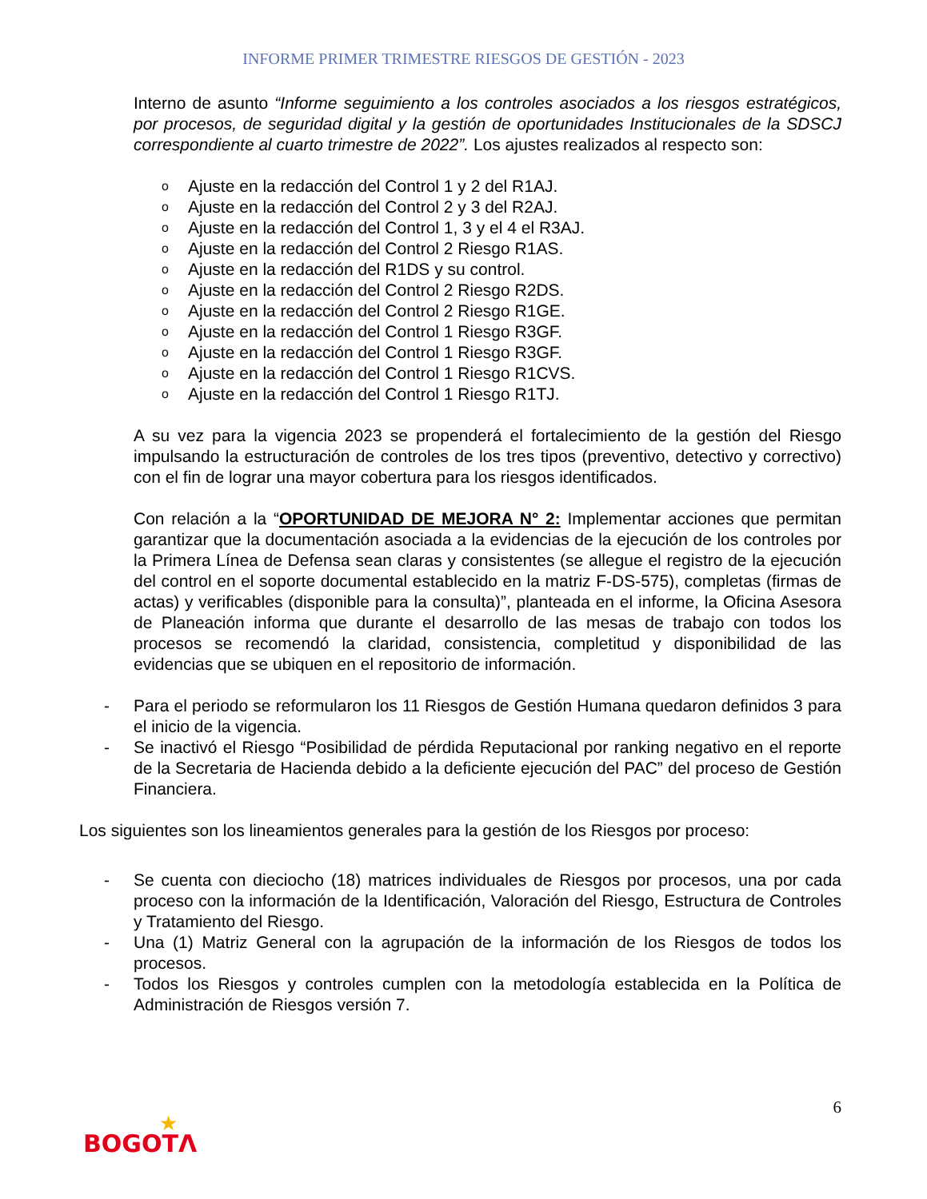INFORME PRIMER TRIMESTRE RIESGOS DE GESTIÓN - 2023
Interno de asunto “Informe seguimiento a los controles asociados a los riesgos estratégicos, por procesos, de seguridad digital y la gestión de oportunidades Institucionales de la SDSCJ correspondiente al cuarto trimestre de 2022”. Los ajustes realizados al respecto son:
o Ajuste en la redacción del Control 1 y 2 del R1AJ.
o Ajuste en la redacción del Control 2 y 3 del R2AJ.
o Ajuste en la redacción del Control 1, 3 y el 4 el R3AJ.
o Ajuste en la redacción del Control 2 Riesgo R1AS.
o Ajuste en la redacción del R1DS y su control.
o Ajuste en la redacción del Control 2 Riesgo R2DS.
o Ajuste en la redacción del Control 2 Riesgo R1GE.
o Ajuste en la redacción del Control 1 Riesgo R3GF.
o Ajuste en la redacción del Control 1 Riesgo R3GF.
o Ajuste en la redacción del Control 1 Riesgo R1CVS.
o Ajuste en la redacción del Control 1 Riesgo R1TJ.
A su vez para la vigencia 2023 se propenderá el fortalecimiento de la gestión del Riesgo impulsando la estructuración de controles de los tres tipos (preventivo, detectivo y correctivo) con el fin de lograr una mayor cobertura para los riesgos identificados.
Con relación a la “OPORTUNIDAD DE MEJORA N° 2: Implementar acciones que permitan garantizar que la documentación asociada a la evidencias de la ejecución de los controles por la Primera Línea de Defensa sean claras y consistentes (se allegue el registro de la ejecución del control en el soporte documental establecido en la matriz F-DS-575), completas (firmas de actas) y verificables (disponible para la consulta)”, planteada en el informe, la Oficina Asesora de Planeación informa que durante el desarrollo de las mesas de trabajo con todos los procesos se recomendó la claridad, consistencia, completitud y disponibilidad de las evidencias que se ubiquen en el repositorio de información.
- Para el periodo se reformularon los 11 Riesgos de Gestión Humana quedaron definidos 3 para el inicio de la vigencia.
- Se inactivó el Riesgo “Posibilidad de pérdida Reputacional por ranking negativo en el reporte de la Secretaria de Hacienda debido a la deficiente ejecución del PAC” del proceso de Gestión Financiera.
Los siguientes son los lineamientos generales para la gestión de los Riesgos por proceso:
- Se cuenta con dieciocho (18) matrices individuales de Riesgos por procesos, una por cada proceso con la información de la Identificación, Valoración del Riesgo, Estructura de Controles y Tratamiento del Riesgo.
- Una (1) Matriz General con la agrupación de la información de los Riesgos de todos los procesos.
- Todos los Riesgos y controles cumplen con la metodología establecida en la Política de Administración de Riesgos versión 7.
6
★
BOGOTΛ